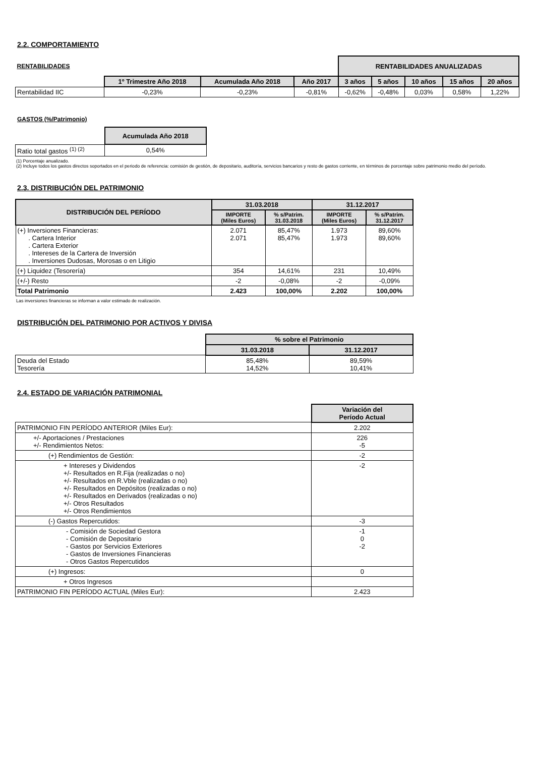2.2. COMPORTAMIENTO
| RENTABILIDADES | | | | RENTABILIDADES ANUALIZADAS | | | | |
| | 1º Trimestre Año 2018 | Acumulada Año 2018 | Año 2017 | 3 años | 5 años | 10 años | 15 años | 20 años |
| Rentabilidad IIC | -0,23% | -0,23% | -0,81% | -0,62% | -0,48% | 0,03% | 0,58% | 1,22% |
GASTOS (%/Patrimonio)
| | Acumulada Año 2018 |
| Ratio total gastos <sup>(1) (2)</sup> | 0,54% |
(1) Porcentaje anualizado.
(2) Incluye todos los gastos directos soportados en el periodo de referencia: comisión de gestión, de depositario, auditoría, servicios bancarios y resto de gastos corriente, en términos de porcentaje sobre patrimonio medio del período.
2.3. DISTRIBUCIÓN DEL PATRIMONIO
| DISTRIBUCIÓN DEL PERÍODO | 31.03.2018 | | 31.12.2017 | |
| --- | --- | --- | --- | --- |
| | IMPORTE (Miles Euros) | % s/Patrim. 31.03.2018 | IMPORTE (Miles Euros) | % s/Patrim. 31.12.2017 |
| (+) Inversiones Financieras: . Cartera Interior . Cartera Exterior . Intereses de la Cartera de Inversión . Inversiones Dudosas, Morosas o en Litigio | 2.071 2.071 | 85,47% 85,47% | 1.973 1.973 | 89,60% 89,60% |
| (+) Liquidez (Tesorería) | 354 | 14,61% | 231 | 10,49% |
| (+/-) Resto | -2 | -0,08% | -2 | -0,09% |
| Total Patrimonio | 2.423 | 100,00% | 2.202 | 100,00% |
Las inversiones financieras se informan a valor estimado de realización.
DISTRIBUCIÓN DEL PATRIMONIO POR ACTIVOS Y DIVISA
| | % sobre el Patrimonio | |
| | 31.03.2018 | 31.12.2017 |
| Deuda del Estado Tesorería | 85,48% 14,52% | 89,59% 10,41% |
2.4. ESTADO DE VARIACIÓN PATRIMONIAL
| | Variación del Período Actual |
| PATRIMONIO FIN PERÍODO ANTERIOR (Miles Eur): | 2.202 |
| +/- Aportaciones / Prestaciones +/- Rendimientos Netos: | 226 -5 |
| (+) Rendimientos de Gestión: | -2 |
| + Intereses y Dividendos +/- Resultados en R.Fija (realizadas o no) +/- Resultados en R.Vble (realizadas o no) +/- Resultados en Depósitos (realizadas o no) +/- Resultados en Derivados (realizadas o no) +/- Otros Resultados +/- Otros Rendimientos | -2 |
| (-) Gastos Repercutidos: | -3 |
| - Comisión de Sociedad Gestora - Comisión de Depositario - Gastos por Servicios Exteriores - Gastos de Inversiones Financieras - Otros Gastos Repercutidos | -1 0 -2 |
| (+) Ingresos: | 0 |
| + Otros Ingresos | |
| PATRIMONIO FIN PERÍODO ACTUAL (Miles Eur): | 2.423 |